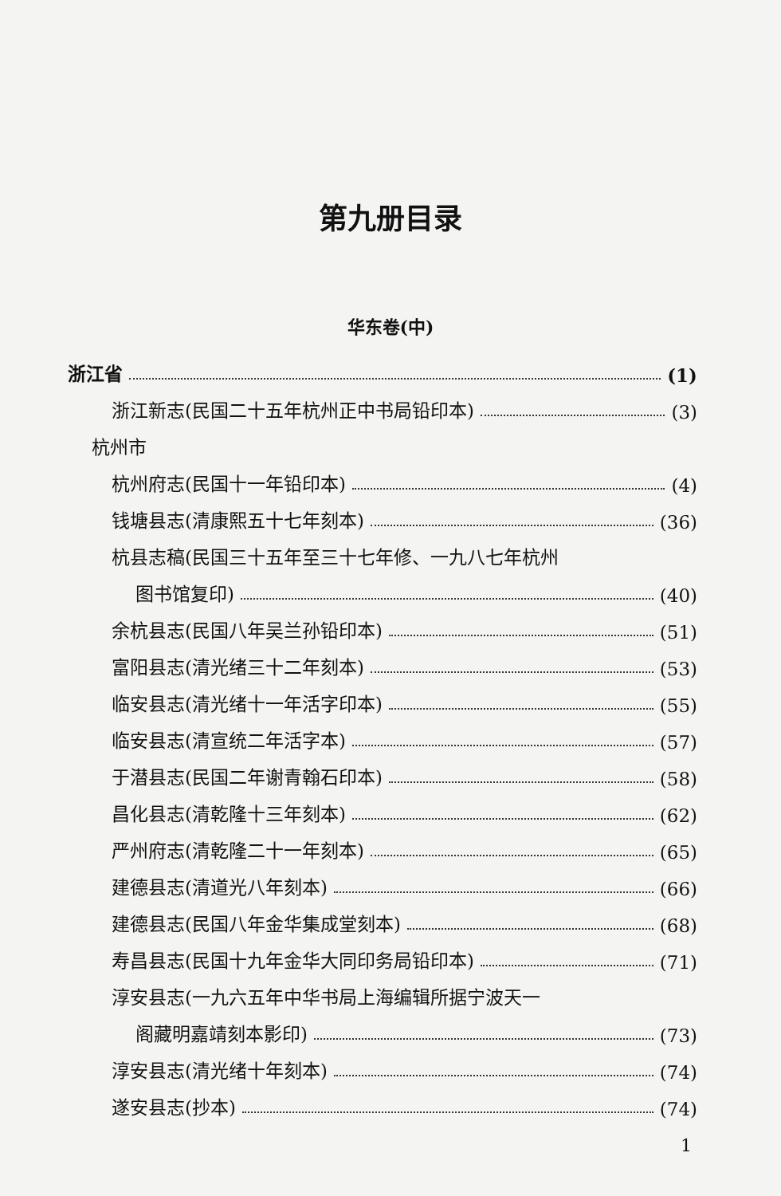第九册目录
华东卷(中)
浙江省 (1)
浙江新志(民国二十五年杭州正中书局铅印本) (3)
杭州市
杭州府志(民国十一年铅印本) (4)
钱塘县志(清康熙五十七年刻本) (36)
杭县志稿(民国三十五年至三十七年修、一九八七年杭州
图书馆复印) (40)
余杭县志(民国八年吴兰孙铅印本) (51)
富阳县志(清光绪三十二年刻本) (53)
临安县志(清光绪十一年活字印本) (55)
临安县志(清宣统二年活字本) (57)
于潜县志(民国二年谢青翰石印本) (58)
昌化县志(清乾隆十三年刻本) (62)
严州府志(清乾隆二十一年刻本) (65)
建德县志(清道光八年刻本) (66)
建德县志(民国八年金华集成堂刻本) (68)
寿昌县志(民国十九年金华大同印务局铅印本) (71)
淳安县志(一九六五年中华书局上海编辑所据宁波天一
阁藏明嘉靖刻本影印) (73)
淳安县志(清光绪十年刻本) (74)
遂安县志(抄本) (74)
1